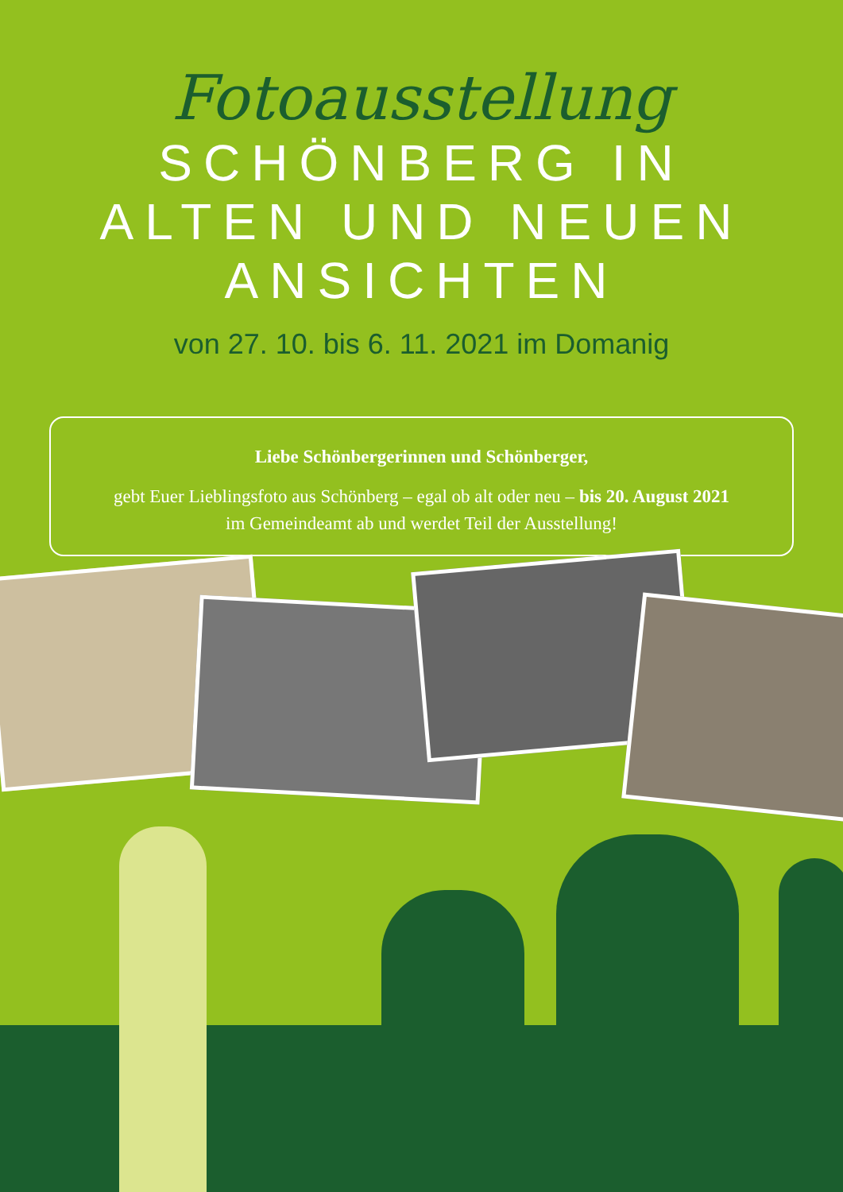Fotoausstellung
SCHÖNBERG IN
ALTEN UND NEUEN
ANSICHTEN
von 27. 10. bis 6. 11. 2021 im Domanig
Liebe Schönbergerinnen und Schönberger,
gebt Euer Lieblingsfoto aus Schönberg – egal ob alt oder neu – bis 20. August 2021
im Gemeindeamt ab und werdet Teil der Ausstellung!